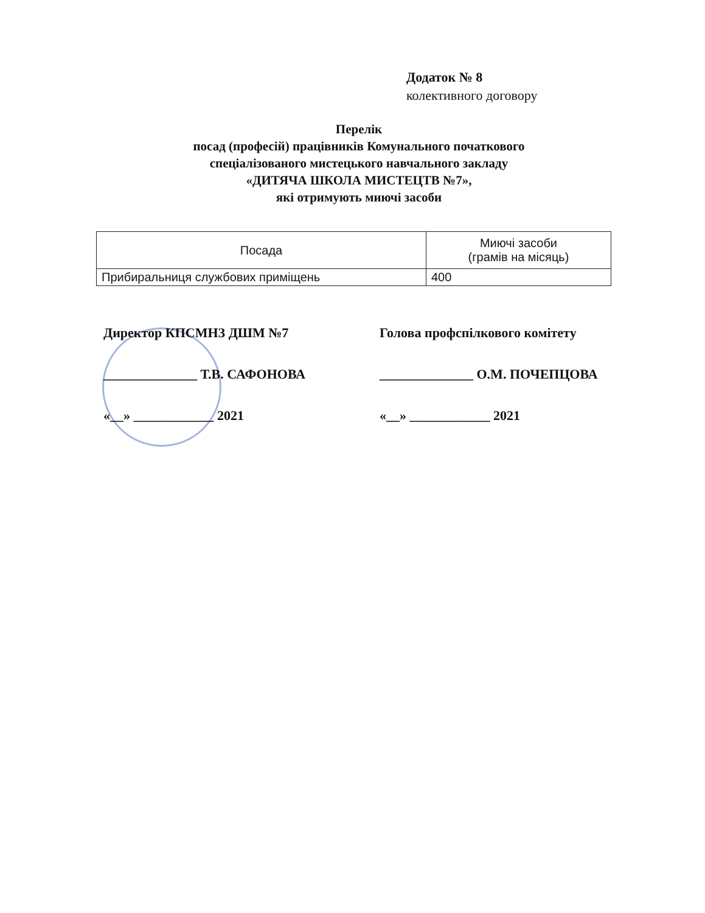Додаток № 8
колективного договору
Перелік
посад (професій) працівників Комунального початкового
спеціалізованого мистецького навчального закладу
«ДИТЯЧА ШКОЛА МИСТЕЦТВ №7»,
які отримують миючі засоби
| Посада | Миючі засоби (грамів на місяць) |
| --- | --- |
| Прибиральниця службових приміщень | 400 |
Директор КПСМНЗ ДШМ №7
______________ Т.В. САФОНОВА
«__» ____________ 2021
Голова профспілкового комітету
______________ О.М. ПОЧЕПЦОВА
«__» ____________ 2021